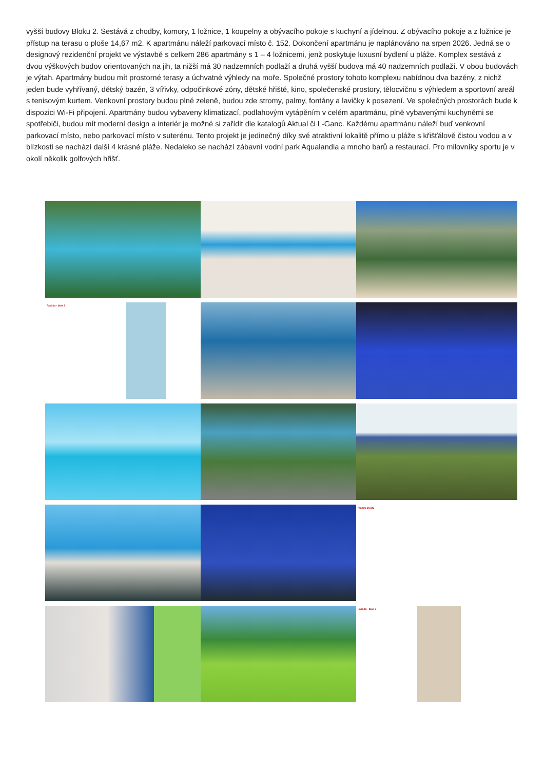vyšší budovy Bloku 2. Sestává z chodby, komory, 1 ložnice, 1 koupelny a obývacího pokoje s kuchyní a jídelnou. Z obývacího pokoje a z ložnice je přístup na terasu o ploše 14,67 m2. K apartmánu náleží parkovací místo č. 152. Dokončení apartmánu je naplánováno na srpen 2026. Jedná se o designový rezidenční projekt ve výstavbě s celkem 286 apartmány s 1 – 4 ložnicemi, jenž poskytuje luxusní bydlení u pláže. Komplex sestává z dvou výškových budov orientovaných na jih, ta nižší má 30 nadzemních podlaží a druhá vyšší budova má 40 nadzemních podlaží. V obou budovách je výtah. Apartmány budou mít prostorné terasy a úchvatné výhledy na moře. Společné prostory tohoto komplexu nabídnou dva bazény, z nichž jeden bude vyhřívaný, dětský bazén, 3 vířivky, odpočinkové zóny, dětské hřiště, kino, společenské prostory, tělocvičnu s výhledem a sportovní areál s tenisovým kurtem. Venkovní prostory budou plné zeleně, budou zde stromy, palmy, fontány a lavičky k posezení. Ve společných prostorách bude k dispozici Wi-Fi připojení. Apartmány budou vybaveny klimatizací, podlahovým vytápěním v celém apartmánu, plně vybavenými kuchyněmi se spotřebiči, budou mít moderní design a interiér je možné si zařídit dle katalogů Aktual či L-Ganc. Každému apartmánu náleží buď venkovní parkovací místo, nebo parkovací místo v suterénu. Tento projekt je jedinečný díky své atraktivní lokalitě přímo u pláže s křišťálově čistou vodou a v blízkosti se nachází další 4 krásné pláže. Nedaleko se nachází zábavní vodní park Aqualandia a mnoho barů a restaurací. Pro milovníky sportu je v okolí několik golfových hřišť.
Fasáda - blok 2
Plánek areálu
Fasáda - blok 2